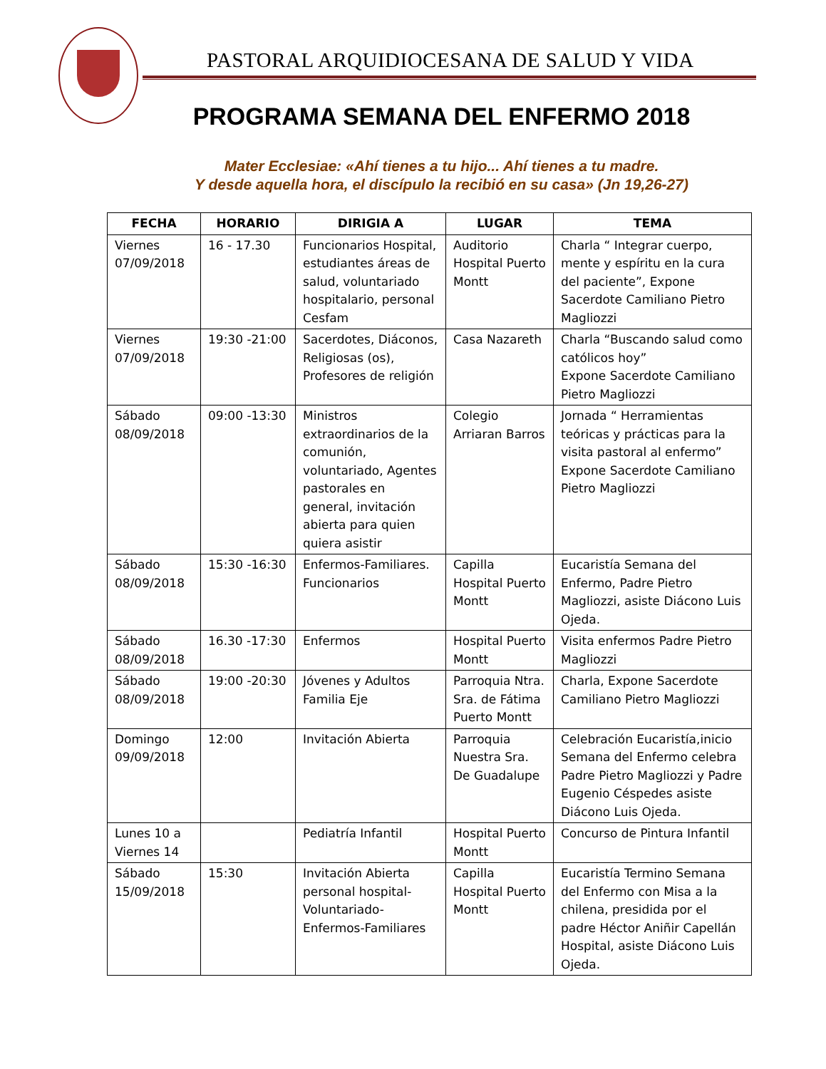PASTORAL ARQUIDIOCESANA DE SALUD Y VIDA
PROGRAMA SEMANA DEL ENFERMO 2018
Mater Ecclesiae: «Ahí tienes a tu hijo... Ahí tienes a tu madre.
Y desde aquella hora, el discípulo la recibió en su casa» (Jn 19,26-27)
| FECHA | HORARIO | DIRIGIA A | LUGAR | TEMA |
| --- | --- | --- | --- | --- |
| Viernes 07/09/2018 | 16 - 17.30 | Funcionarios Hospital, estudiantes áreas de salud, voluntariado hospitalario, personal Cesfam | Auditorio Hospital Puerto Montt | Charla “ Integrar cuerpo, mente y espíritu en la cura del paciente”, Expone Sacerdote Camiliano Pietro Magliozzi |
| Viernes 07/09/2018 | 19:30 -21:00 | Sacerdotes, Diáconos, Religiosas (os), Profesores de religión | Casa Nazareth | Charla “Buscando salud como católicos hoy” Expone Sacerdote Camiliano Pietro Magliozzi |
| Sábado 08/09/2018 | 09:00 -13:30 | Ministros extraordinarios de la comunión, voluntariado, Agentes pastorales en general, invitación abierta para quien quiera asistir | Colegio Arriaran Barros | Jornada “ Herramientas teóricas y prácticas para la visita pastoral al enfermo” Expone Sacerdote Camiliano Pietro Magliozzi |
| Sábado 08/09/2018 | 15:30 -16:30 | Enfermos-Familiares. Funcionarios | Capilla Hospital Puerto Montt | Eucaristía Semana del Enfermo, Padre Pietro Magliozzi, asiste Diácono Luis Ojeda. |
| Sábado 08/09/2018 | 16.30 -17:30 | Enfermos | Hospital Puerto Montt | Visita enfermos Padre Pietro Magliozzi |
| Sábado 08/09/2018 | 19:00 -20:30 | Jóvenes y Adultos Familia Eje | Parroquia Ntra. Sra. de Fátima Puerto Montt | Charla, Expone Sacerdote Camiliano Pietro Magliozzi |
| Domingo 09/09/2018 | 12:00 | Invitación Abierta | Parroquia Nuestra Sra. De Guadalupe | Celebración Eucaristía,inicio Semana del Enfermo celebra Padre Pietro Magliozzi y Padre Eugenio Céspedes asiste Diácono Luis Ojeda. |
| Lunes 10 a Viernes 14 | | Pediatría Infantil | Hospital Puerto Montt | Concurso de Pintura Infantil |
| Sábado 15/09/2018 | 15:30 | Invitación Abierta personal hospital-Voluntariado-Enfermos-Familiares | Capilla Hospital Puerto Montt | Eucaristía Termino Semana del Enfermo con Misa a la chilena, presidida por el padre Héctor Aniñir Capellán Hospital, asiste Diácono Luis Ojeda. |